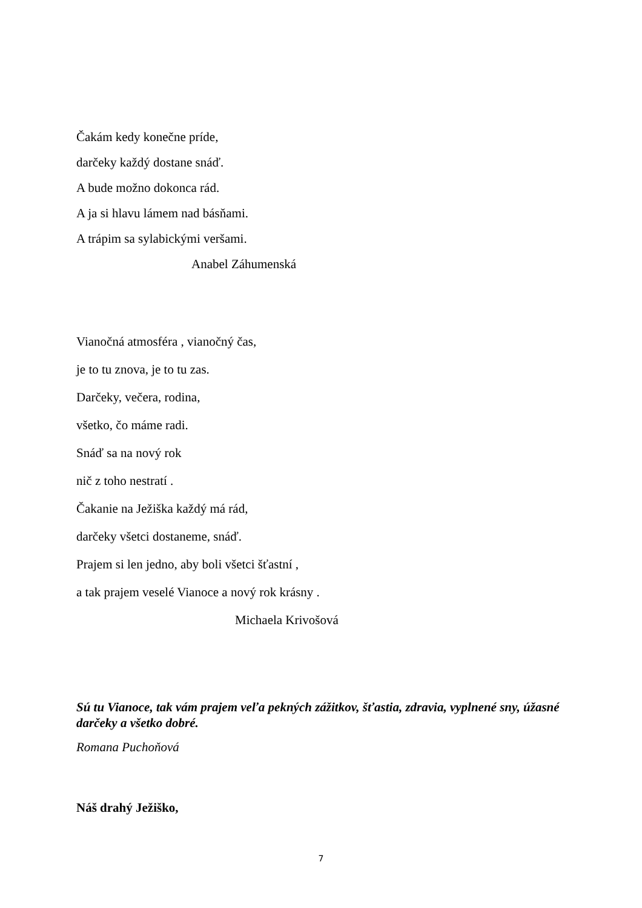Čakám kedy konečne príde,
darčeky každý dostane snáď.
A bude možno dokonca rád.
A ja si hlavu lámem nad básňami.
A trápim sa sylabickými veršami.
Anabel Záhumenská
Vianočná atmosféra , vianočný čas,
je to tu znova, je to tu zas.
Darčeky, večera, rodina,
všetko, čo máme radi.
Snáď sa na nový rok
nič z toho nestratí .
Čakanie na Ježiška každý má rád,
darčeky všetci dostaneme, snáď.
Prajem si len jedno, aby boli všetci šťastní ,
a tak prajem veselé Vianoce a nový rok krásny .
Michaela Krivošová
Sú tu Vianoce, tak vám prajem veľa pekných zážitkov, šťastia, zdravia, vyplnené sny, úžasné darčeky a všetko dobré.
Romana Puchoňová
Náš drahý Ježiško,
7